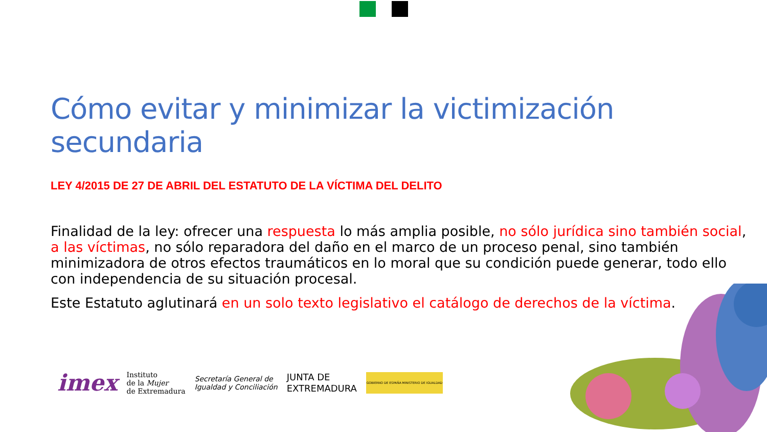Cómo evitar y minimizar la victimización secundaria
LEY 4/2015 DE 27 DE ABRIL DEL ESTATUTO DE LA VÍCTIMA DEL DELITO
Finalidad de la ley: ofrecer una respuesta lo más amplia posible, no sólo jurídica sino también social, a las víctimas, no sólo reparadora del daño en el marco de un proceso penal, sino también minimizadora de otros efectos traumáticos en lo moral que su condición puede generar, todo ello con independencia de su situación procesal.
Este Estatuto aglutinará en un solo texto legislativo el catálogo de derechos de la víctima.
imex
Instituto
de la Mujer
de Extremadura
Secretaría General de
Igualdad y Conciliación
JUNTA DE
EXTREMADURA
GOBIERNO DE ESPAÑA MINISTERIO DE IGUALDAD